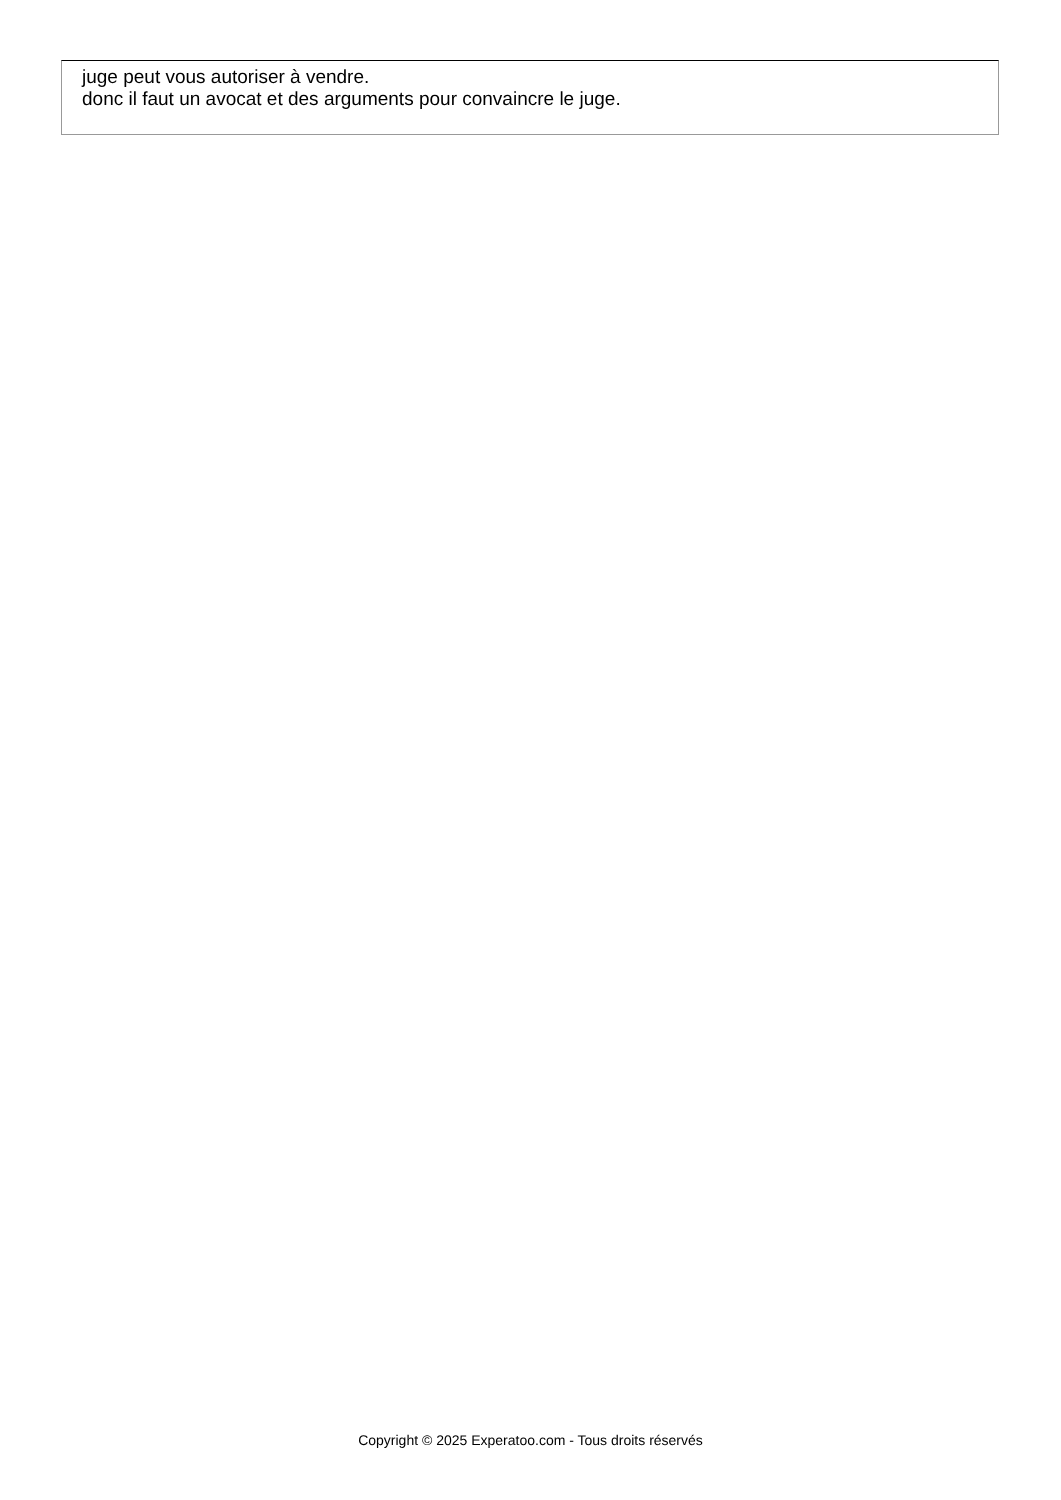juge peut vous autoriser à vendre.
donc il faut un avocat et des arguments pour convaincre le juge.
Copyright © 2025 Experatoo.com - Tous droits réservés